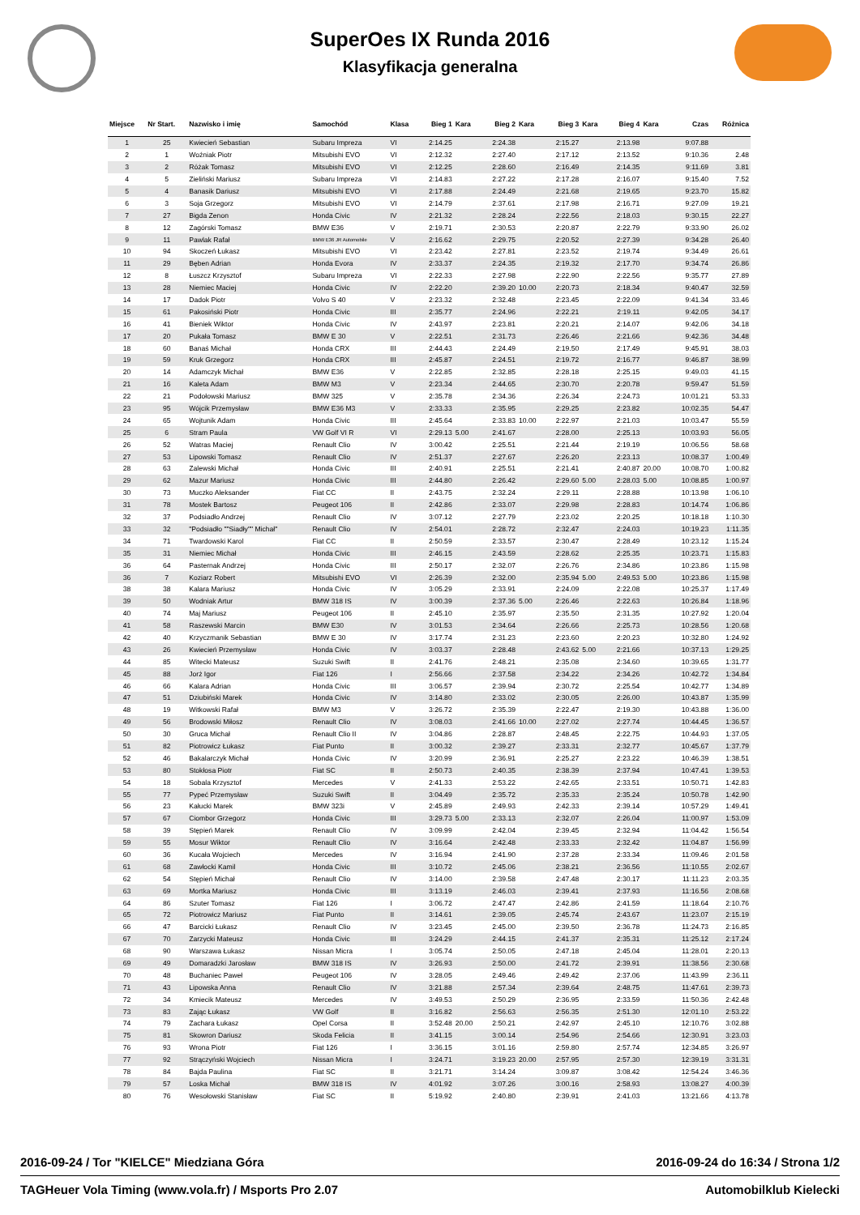SuperOes IX Runda 2016
Klasyfikacja generalna
| Miejsce | Nr Start. | Nazwisko i imię | Samochód | Klasa | Bieg 1 | Kara | Bieg 2 | Kara | Bieg 3 | Kara | Bieg 4 | Kara | Czas | Różnica |
| --- | --- | --- | --- | --- | --- | --- | --- | --- | --- | --- | --- | --- | --- | --- |
| 1 | 25 | Kwiecień Sebastian | Subaru Impreza | VI | 2:14.25 | | 2:24.38 | | 2:15.27 | | 2:13.98 | | 9:07.88 | |
| 2 | 1 | Woźniak Piotr | Mitsubishi EVO | VI | 2:12.32 | | 2:27.40 | | 2:17.12 | | 2:13.52 | | 9:10.36 | 2.48 |
| 3 | 2 | Różak Tomasz | Mitsubishi EVO | VI | 2:12.25 | | 2:28.60 | | 2:16.49 | | 2:14.35 | | 9:11.69 | 3.81 |
| 4 | 5 | Zieliński Mariusz | Subaru Impreza | VI | 2:14.83 | | 2:27.22 | | 2:17.28 | | 2:16.07 | | 9:15.40 | 7.52 |
| 5 | 4 | Banasik Dariusz | Mitsubishi EVO | VI | 2:17.88 | | 2:24.49 | | 2:21.68 | | 2:19.65 | | 9:23.70 | 15.82 |
| 6 | 3 | Soja Grzegorz | Mitsubishi EVO | VI | 2:14.79 | | 2:37.61 | | 2:17.98 | | 2:16.71 | | 9:27.09 | 19.21 |
| 7 | 27 | Bigda Zenon | Honda Civic | IV | 2:21.32 | | 2:28.24 | | 2:22.56 | | 2:18.03 | | 9:30.15 | 22.27 |
| 8 | 12 | Zagórski Tomasz | BMW E36 | V | 2:19.71 | | 2:30.53 | | 2:20.87 | | 2:22.79 | | 9:33.90 | 26.02 |
| 9 | 11 | Pawlak Rafał | BMW E36 JR Automobile | V | 2:16.62 | | 2:29.75 | | 2:20.52 | | 2:27.39 | | 9:34.28 | 26.40 |
| 10 | 94 | Skoczeń Łukasz | Mitsubishi EVO | VI | 2:23.42 | | 2:27.81 | | 2:23.52 | | 2:19.74 | | 9:34.49 | 26.61 |
| 11 | 29 | Bęben Adrian | Honda Evora | IV | 2:33.37 | | 2:24.35 | | 2:19.32 | | 2:17.70 | | 9:34.74 | 26.86 |
| 12 | 8 | Łuszcz Krzysztof | Subaru Impreza | VI | 2:22.33 | | 2:27.98 | | 2:22.90 | | 2:22.56 | | 9:35.77 | 27.89 |
| 13 | 28 | Niemiec Maciej | Honda Civic | IV | 2:22.20 | | 2:39.20 | 10.00 | 2:20.73 | | 2:18.34 | | 9:40.47 | 32.59 |
| 14 | 17 | Dadok Piotr | Volvo S 40 | V | 2:23.32 | | 2:32.48 | | 2:23.45 | | 2:22.09 | | 9:41.34 | 33.46 |
| 15 | 61 | Pakosiński Piotr | Honda Civic | III | 2:35.77 | | 2:24.96 | | 2:22.21 | | 2:19.11 | | 9:42.05 | 34.17 |
| 16 | 41 | Bieniek Wiktor | Honda Civic | IV | 2:43.97 | | 2:23.81 | | 2:20.21 | | 2:14.07 | | 9:42.06 | 34.18 |
| 17 | 20 | Pukała Tomasz | BMW E 30 | V | 2:22.51 | | 2:31.73 | | 2:26.46 | | 2:21.66 | | 9:42.36 | 34.48 |
| 18 | 60 | Banaś Michał | Honda CRX | III | 2:44.43 | | 2:24.49 | | 2:19.50 | | 2:17.49 | | 9:45.91 | 38.03 |
| 19 | 59 | Kruk Grzegorz | Honda CRX | III | 2:45.87 | | 2:24.51 | | 2:19.72 | | 2:16.77 | | 9:46.87 | 38.99 |
| 20 | 14 | Adamczyk Michał | BMW E36 | V | 2:22.85 | | 2:32.85 | | 2:28.18 | | 2:25.15 | | 9:49.03 | 41.15 |
| 21 | 16 | Kaleta Adam | BMW M3 | V | 2:23.34 | | 2:44.65 | | 2:30.70 | | 2:20.78 | | 9:59.47 | 51.59 |
| 22 | 21 | Podołowski Mariusz | BMW 325 | V | 2:35.78 | | 2:34.36 | | 2:26.34 | | 2:24.73 | | 10:01.21 | 53.33 |
| 23 | 95 | Wójcik Przemysław | BMW E36 M3 | V | 2:33.33 | | 2:35.95 | | 2:29.25 | | 2:23.82 | | 10:02.35 | 54.47 |
| 24 | 65 | Wojtunik Adam | Honda Civic | III | 2:45.64 | | 2:33.83 | 10.00 | 2:22.97 | | 2:21.03 | | 10:03.47 | 55.59 |
| 25 | 6 | Stram Paula | VW Golf VI R | VI | 2:29.13 | 5.00 | 2:41.67 | | 2:28.00 | | 2:25.13 | | 10:03.93 | 56.05 |
| 26 | 52 | Watras Maciej | Renault Clio | IV | 3:00.42 | | 2:25.51 | | 2:21.44 | | 2:19.19 | | 10:06.56 | 58.68 |
| 27 | 53 | Lipowski Tomasz | Renault Clio | IV | 2:51.37 | | 2:27.67 | | 2:26.20 | | 2:23.13 | | 10:08.37 | 1:00.49 |
| 28 | 63 | Zalewski Michał | Honda Civic | III | 2:40.91 | | 2:25.51 | | 2:21.41 | | 2:40.87 | 20.00 | 10:08.70 | 1:00.82 |
| 29 | 62 | Mazur Mariusz | Honda Civic | III | 2:44.80 | | 2:26.42 | | 2:29.60 | 5.00 | 2:28.03 | 5.00 | 10:08.85 | 1:00.97 |
| 30 | 73 | Muczko Aleksander | Fiat CC | II | 2:43.75 | | 2:32.24 | | 2:29.11 | | 2:28.88 | | 10:13.98 | 1:06.10 |
| 31 | 78 | Mostek Bartosz | Peugeot 106 | II | 2:42.86 | | 2:33.07 | | 2:29.98 | | 2:28.83 | | 10:14.74 | 1:06.86 |
| 32 | 37 | Podsiadło Andrzej | Renault Clio | IV | 3:07.12 | | 2:27.79 | | 2:23.02 | | 2:20.25 | | 10:18.18 | 1:10.30 |
| 33 | 32 | "Podsiadło ""Siadły"" Michał" | Renault Clio | IV | 2:54.01 | | 2:28.72 | | 2:32.47 | | 2:24.03 | | 10:19.23 | 1:11.35 |
| 34 | 71 | Twardowski Karol | Fiat CC | II | 2:50.59 | | 2:33.57 | | 2:30.47 | | 2:28.49 | | 10:23.12 | 1:15.24 |
| 35 | 31 | Niemiec Michał | Honda Civic | III | 2:46.15 | | 2:43.59 | | 2:28.62 | | 2:25.35 | | 10:23.71 | 1:15.83 |
| 36 | 64 | Pasternak Andrzej | Honda Civic | III | 2:50.17 | | 2:32.07 | | 2:26.76 | | 2:34.86 | | 10:23.86 | 1:15.98 |
| 36 | 7 | Koziarz Robert | Mitsubishi EVO | VI | 2:26.39 | | 2:32.00 | | 2:35.94 | 5.00 | 2:49.53 | 5.00 | 10:23.86 | 1:15.98 |
| 38 | 38 | Kalara Mariusz | Honda Civic | IV | 3:05.29 | | 2:33.91 | | 2:24.09 | | 2:22.08 | | 10:25.37 | 1:17.49 |
| 39 | 50 | Wodniak Artur | BMW 318 IS | IV | 3:00.39 | | 2:37.36 | 5.00 | 2:26.46 | | 2:22.63 | | 10:26.84 | 1:18.96 |
| 40 | 74 | Maj Mariusz | Peugeot 106 | II | 2:45.10 | | 2:35.97 | | 2:35.50 | | 2:31.35 | | 10:27.92 | 1:20.04 |
| 41 | 58 | Raszewski Marcin | BMW E30 | IV | 3:01.53 | | 2:34.64 | | 2:26.66 | | 2:25.73 | | 10:28.56 | 1:20.68 |
| 42 | 40 | Krzyczmanik Sebastian | BMW E 30 | IV | 3:17.74 | | 2:31.23 | | 2:23.60 | | 2:20.23 | | 10:32.80 | 1:24.92 |
| 43 | 26 | Kwiecień Przemysław | Honda Civic | IV | 3:03.37 | | 2:28.48 | | 2:43.62 | 5.00 | 2:21.66 | | 10:37.13 | 1:29.25 |
| 44 | 85 | Witecki Mateusz | Suzuki Swift | II | 2:41.76 | | 2:48.21 | | 2:35.08 | | 2:34.60 | | 10:39.65 | 1:31.77 |
| 45 | 88 | Jorż Igor | Fiat 126 | I | 2:56.66 | | 2:37.58 | | 2:34.22 | | 2:34.26 | | 10:42.72 | 1:34.84 |
| 46 | 66 | Kalara Adrian | Honda Civic | III | 3:06.57 | | 2:39.94 | | 2:30.72 | | 2:25.54 | | 10:42.77 | 1:34.89 |
| 47 | 51 | Dziubiński Marek | Honda Civic | IV | 3:14.80 | | 2:33.02 | | 2:30.05 | | 2:26.00 | | 10:43.87 | 1:35.99 |
| 48 | 19 | Witkowski Rafał | BMW M3 | V | 3:26.72 | | 2:35.39 | | 2:22.47 | | 2:19.30 | | 10:43.88 | 1:36.00 |
| 49 | 56 | Brodowski Miłosz | Renault Clio | IV | 3:08.03 | | 2:41.66 | 10.00 | 2:27.02 | | 2:27.74 | | 10:44.45 | 1:36.57 |
| 50 | 30 | Gruca Michał | Renault Clio II | IV | 3:04.86 | | 2:28.87 | | 2:48.45 | | 2:22.75 | | 10:44.93 | 1:37.05 |
| 51 | 82 | Piotrowicz Łukasz | Fiat Punto | II | 3:00.32 | | 2:39.27 | | 2:33.31 | | 2:32.77 | | 10:45.67 | 1:37.79 |
| 52 | 46 | Bakalarczyk Michał | Honda Civic | IV | 3:20.99 | | 2:36.91 | | 2:25.27 | | 2:23.22 | | 10:46.39 | 1:38.51 |
| 53 | 80 | Stokłosa Piotr | Fiat SC | II | 2:50.73 | | 2:40.35 | | 2:38.39 | | 2:37.94 | | 10:47.41 | 1:39.53 |
| 54 | 18 | Sobala Krzysztof | Mercedes | V | 2:41.33 | | 2:53.22 | | 2:42.65 | | 2:33.51 | | 10:50.71 | 1:42.83 |
| 55 | 77 | Pypeć Przemysław | Suzuki Swift | II | 3:04.49 | | 2:35.72 | | 2:35.33 | | 2:35.24 | | 10:50.78 | 1:42.90 |
| 56 | 23 | Kałucki Marek | BMW 323i | V | 2:45.89 | | 2:49.93 | | 2:42.33 | | 2:39.14 | | 10:57.29 | 1:49.41 |
| 57 | 67 | Ciombor Grzegorz | Honda Civic | III | 3:29.73 | 5.00 | 2:33.13 | | 2:32.07 | | 2:26.04 | | 11:00.97 | 1:53.09 |
| 58 | 39 | Stępień Marek | Renault Clio | IV | 3:09.99 | | 2:42.04 | | 2:39.45 | | 2:32.94 | | 11:04.42 | 1:56.54 |
| 59 | 55 | Mosur Wiktor | Renault Clio | IV | 3:16.64 | | 2:42.48 | | 2:33.33 | | 2:32.42 | | 11:04.87 | 1:56.99 |
| 60 | 36 | Kucała Wojciech | Mercedes | IV | 3:16.94 | | 2:41.90 | | 2:37.28 | | 2:33.34 | | 11:09.46 | 2:01.58 |
| 61 | 68 | Zawłocki Kamil | Honda Civic | III | 3:10.72 | | 2:45.06 | | 2:38.21 | | 2:36.56 | | 11:10.55 | 2:02.67 |
| 62 | 54 | Stępień Michał | Renault Clio | IV | 3:14.00 | | 2:39.58 | | 2:47.48 | | 2:30.17 | | 11:11.23 | 2:03.35 |
| 63 | 69 | Mortka Mariusz | Honda Civic | III | 3:13.19 | | 2:46.03 | | 2:39.41 | | 2:37.93 | | 11:16.56 | 2:08.68 |
| 64 | 86 | Szuter Tomasz | Fiat 126 | I | 3:06.72 | | 2:47.47 | | 2:42.86 | | 2:41.59 | | 11:18.64 | 2:10.76 |
| 65 | 72 | Piotrowicz Mariusz | Fiat Punto | II | 3:14.61 | | 2:39.05 | | 2:45.74 | | 2:43.67 | | 11:23.07 | 2:15.19 |
| 66 | 47 | Barcicki Łukasz | Renault Clio | IV | 3:23.45 | | 2:45.00 | | 2:39.50 | | 2:36.78 | | 11:24.73 | 2:16.85 |
| 67 | 70 | Zarzycki Mateusz | Honda Civic | III | 3:24.29 | | 2:44.15 | | 2:41.37 | | 2:35.31 | | 11:25.12 | 2:17.24 |
| 68 | 90 | Warszawa Łukasz | Nissan Micra | I | 3:05.74 | | 2:50.05 | | 2:47.18 | | 2:45.04 | | 11:28.01 | 2:20.13 |
| 69 | 49 | Domaradzki Jarosław | BMW 318 IS | IV | 3:26.93 | | 2:50.00 | | 2:41.72 | | 2:39.91 | | 11:38.56 | 2:30.68 |
| 70 | 48 | Buchaniec Paweł | Peugeot 106 | IV | 3:28.05 | | 2:49.46 | | 2:49.42 | | 2:37.06 | | 11:43.99 | 2:36.11 |
| 71 | 43 | Lipowska Anna | Renault Clio | IV | 3:21.88 | | 2:57.34 | | 2:39.64 | | 2:48.75 | | 11:47.61 | 2:39.73 |
| 72 | 34 | Kmiecik Mateusz | Mercedes | IV | 3:49.53 | | 2:50.29 | | 2:36.95 | | 2:33.59 | | 11:50.36 | 2:42.48 |
| 73 | 83 | Zając Łukasz | VW Golf | II | 3:16.82 | | 2:56.63 | | 2:56.35 | | 2:51.30 | | 12:01.10 | 2:53.22 |
| 74 | 79 | Zachara Łukasz | Opel Corsa | II | 3:52.48 | 20.00 | 2:50.21 | | 2:42.97 | | 2:45.10 | | 12:10.76 | 3:02.88 |
| 75 | 81 | Skowron Dariusz | Skoda Felicia | II | 3:41.15 | | 3:00.14 | | 2:54.96 | | 2:54.66 | | 12:30.91 | 3:23.03 |
| 76 | 93 | Wrona Piotr | Fiat 126 | I | 3:36.15 | | 3:01.16 | | 2:59.80 | | 2:57.74 | | 12:34.85 | 3:26.97 |
| 77 | 92 | Strączyński Wojciech | Nissan Micra | I | 3:24.71 | | 3:19.23 | 20.00 | 2:57.95 | | 2:57.30 | | 12:39.19 | 3:31.31 |
| 78 | 84 | Bajda Paulina | Fiat SC | II | 3:21.71 | | 3:14.24 | | 3:09.87 | | 3:08.42 | | 12:54.24 | 3:46.36 |
| 79 | 57 | Loska Michał | BMW 318 IS | IV | 4:01.92 | | 3:07.26 | | 3:00.16 | | 2:58.93 | | 13:08.27 | 4:00.39 |
| 80 | 76 | Wesołowski Stanisław | Fiat SC | II | 5:19.92 | | 2:40.80 | | 2:39.91 | | 2:41.03 | | 13:21.66 | 4:13.78 |
2016-09-24 / Tor "KIELCE" Miedziana Góra 2016-09-24 do 16:34 / Strona 1/2
TAGHeuer Vola Timing (www.vola.fr) / Msports Pro 2.07 Automobilklub Kielecki